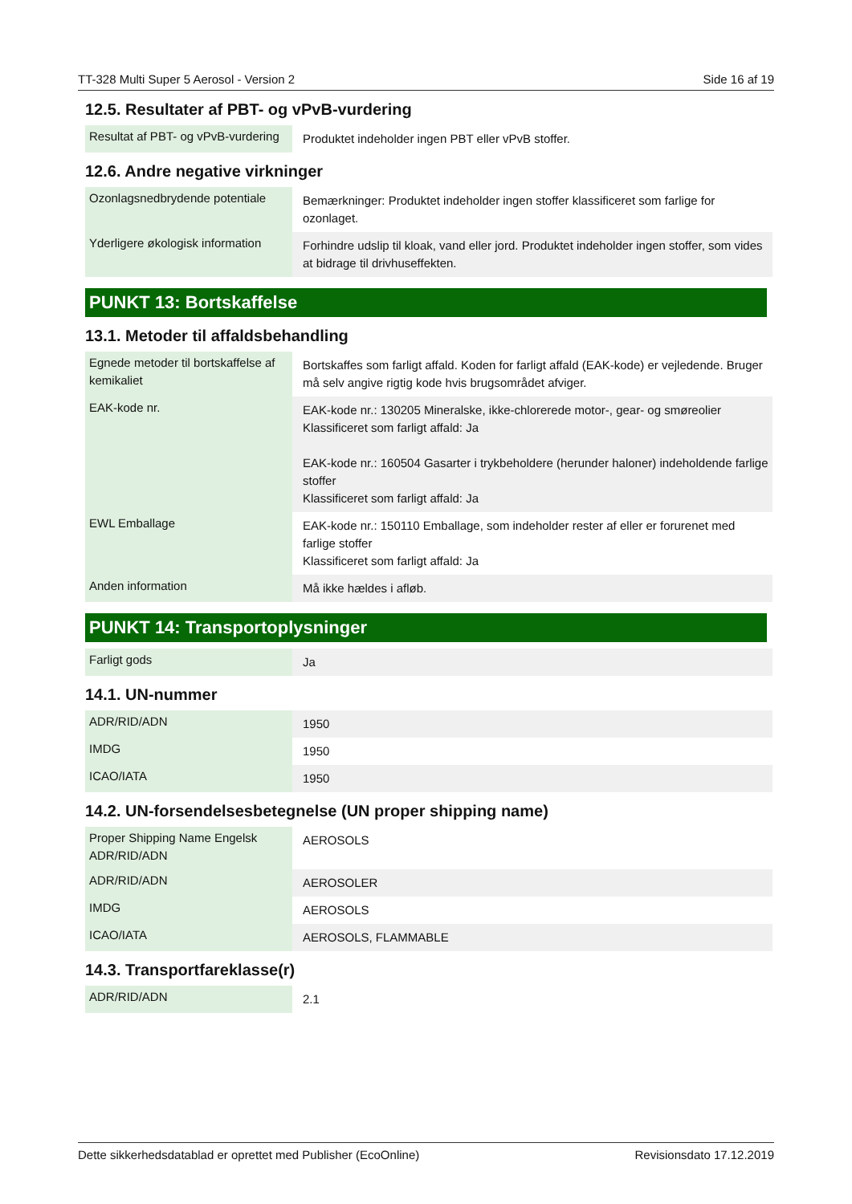TT-328 Multi Super 5 Aerosol - Version 2 Side 16 af 19
12.5. Resultater af PBT- og vPvB-vurdering
| Resultat af PBT- og vPvB-vurdering | Produktet indeholder ingen PBT eller vPvB stoffer. |
12.6. Andre negative virkninger
| Ozonlagsnedbrydende potentiale | Bemærkninger: Produktet indeholder ingen stoffer klassificeret som farlige for ozonlaget. |
| Yderligere økologisk information | Forhindre udslip til kloak, vand eller jord. Produktet indeholder ingen stoffer, som vides at bidrage til drivhuseffekten. |
PUNKT 13: Bortskaffelse
13.1. Metoder til affaldsbehandling
| Egnede metoder til bortskaffelse af kemikaliet | Bortskaffes som farligt affald. Koden for farligt affald (EAK-kode) er vejledende. Bruger må selv angive rigtig kode hvis brugsområdet afviger. |
| EAK-kode nr. | EAK-kode nr.: 130205 Mineralske, ikke-chlorerede motor-, gear- og smøreolier Klassificeret som farligt affald: Ja EAK-kode nr.: 160504 Gasarter i trykbeholdere (herunder haloner) indeholdende farlige stoffer Klassificeret som farligt affald: Ja |
| EWL Emballage | EAK-kode nr.: 150110 Emballage, som indeholder rester af eller er forurenet med farlige stoffer Klassificeret som farligt affald: Ja |
| Anden information | Må ikke hældes i afløb. |
PUNKT 14: Transportoplysninger
| Farligt gods | Ja |
14.1. UN-nummer
| ADR/RID/ADN | 1950 |
| IMDG | 1950 |
| ICAO/IATA | 1950 |
14.2. UN-forsendelsesbetegnelse (UN proper shipping name)
| Proper Shipping Name Engelsk ADR/RID/ADN | AEROSOLS |
| ADR/RID/ADN | AEROSOLER |
| IMDG | AEROSOLS |
| ICAO/IATA | AEROSOLS, FLAMMABLE |
14.3. Transportfareklasse(r)
| ADR/RID/ADN | 2.1 |
Dette sikkerhedsdatablad er oprettet med Publisher (EcoOnline) Revisionsdato 17.12.2019